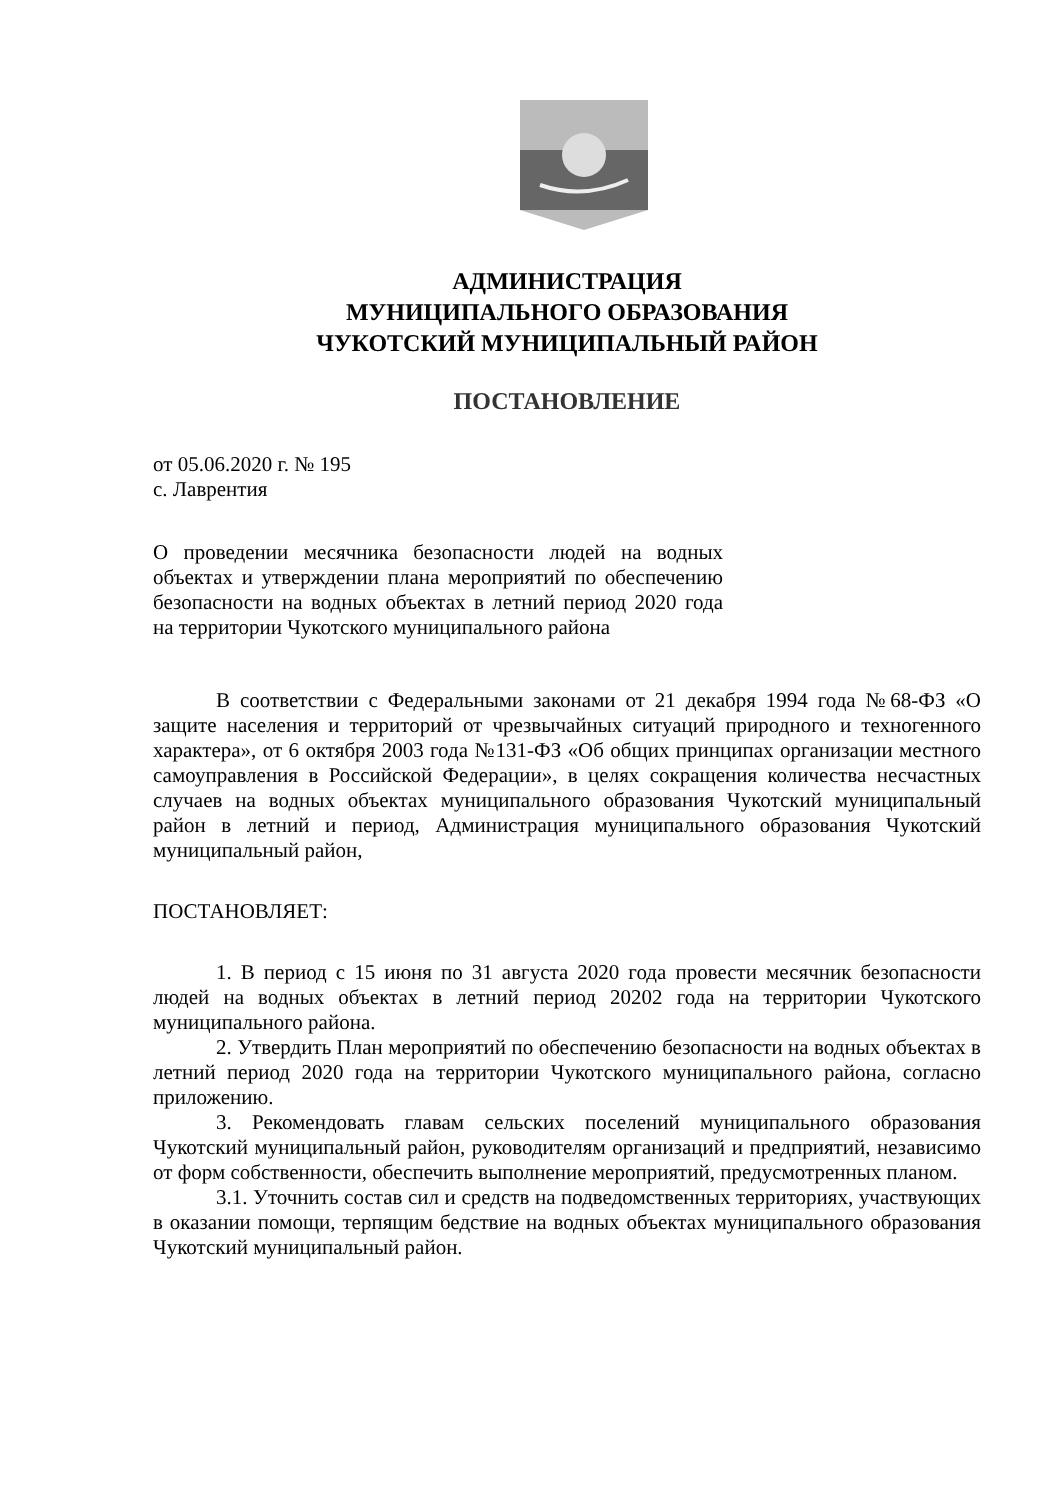АДМИНИСТРАЦИЯ
МУНИЦИПАЛЬНОГО ОБРАЗОВАНИЯ
ЧУКОТСКИЙ МУНИЦИПАЛЬНЫЙ РАЙОН
ПОСТАНОВЛЕНИЕ
от 05.06.2020 г. № 195
с. Лаврентия
О проведении месячника безопасности людей на водных объектах и утверждении плана мероприятий по обеспечению безопасности на водных объектах в летний период 2020 года на территории Чукотского муниципального района
В соответствии с Федеральными законами от 21 декабря 1994 года №68-ФЗ «О защите населения и территорий от чрезвычайных ситуаций природного и техногенного характера», от 6 октября 2003 года №131-ФЗ «Об общих принципах организации местного самоуправления в Российской Федерации», в целях сокращения количества несчастных случаев на водных объектах муниципального образования Чукотский муниципальный район в летний и период, Администрация муниципального образования Чукотский муниципальный район,
ПОСТАНОВЛЯЕТ:
1. В период с 15 июня по 31 августа 2020 года провести месячник безопасности людей на водных объектах в летний период 20202 года на территории Чукотского муниципального района.
2. Утвердить План мероприятий по обеспечению безопасности на водных объектах в летний период 2020 года на территории Чукотского муниципального района, согласно приложению.
3. Рекомендовать главам сельских поселений муниципального образования Чукотский муниципальный район, руководителям организаций и предприятий, независимо от форм собственности, обеспечить выполнение мероприятий, предусмотренных планом.
3.1. Уточнить состав сил и средств на подведомственных территориях, участвующих в оказании помощи, терпящим бедствие на водных объектах муниципального образования Чукотский муниципальный район.